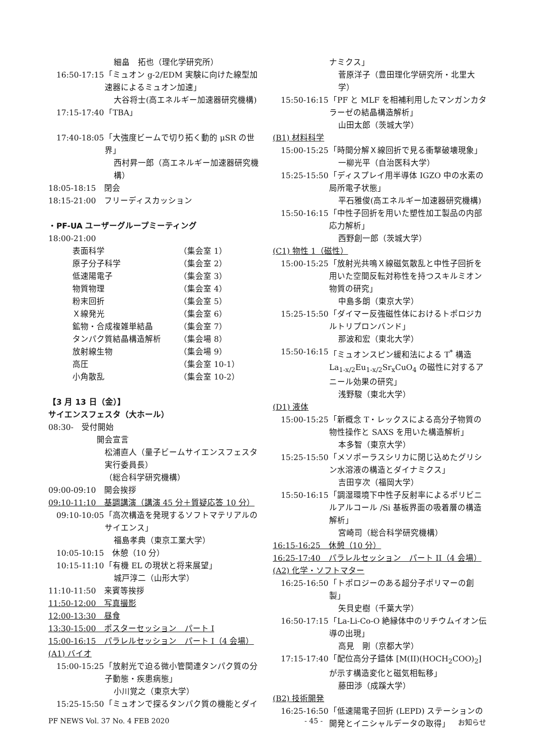細畠　拓也（理化学研究所）
16:50-17:15 「ミュオン g-2/EDM 実験に向けた線型加速器によるミュオン加速」
大谷将士(高エネルギー加速器研究機構)
17:15-17:40 「TBA」
17:40-18:05 「大強度ビームで切り拓く動的 μSR の世界」
西村昇一郎（高エネルギー加速器研究機構）
18:05-18:15　閉会
18:15-21:00　フリーディスカッション
・PF-UA ユーザーグループミーティング
18:00-21:00
表面科学 （集会室 1）
原子分子科学 （集会室 2）
低速陽電子 （集会室 3）
物質物理 （集会室 4）
粉末回折 （集会室 5）
Ｘ線発光 （集会室 6）
鉱物・合成複雑単結晶 （集会室 7）
タンパク質結晶構造解析 （集会場 8）
放射線生物 （集会場 9）
高圧 （集会室 10-1）
小角散乱 （集会室 10-2）
【3 月 13 日（金）】
サイエンスフェスタ（大ホール）
08:30-　受付開始
開会宣言
松浦直人（量子ビームサイエンスフェスタ実行委員長）
（総合科学研究機構）
09:00-09:10　開会挨拶
09:10-11:10　基調講演（講演 45 分＋質疑応答 10 分）
09:10-10:05 「高次構造を発現するソフトマテリアルのサイエンス」
福島孝典（東京工業大学）
10:05-10:15　休憩（10 分）
10:15-11:10 「有機 EL の現状と将来展望」
城戸淳二（山形大学）
11:10-11:50　来賓等挨拶
11:50-12:00　写真撮影
12:00-13:30　昼食
13:30-15:00　ポスターセッション　パート I
15:00-16:15　パラレルセッション　パート I（4 会場）
(A1) バイオ
15:00-15:25 「放射光で迫る微小管関連タンパク質の分子動態・疾患病態」
小川覚之（東京大学）
15:25-15:50 「ミュオンで探るタンパク質の機能とダイ
ナミクス」
菅原洋子（豊田理化学研究所・北里大学）
15:50-16:15 「PF と MLF を相補利用したマンガンカタラーゼの結晶構造解析」
山田太郎（茨城大学）
(B1) 材料科学
15:00-15:25 「時間分解Ｘ線回折で見る衝撃破壊現象」
一柳光平（自治医科大学）
15:25-15:50 「ディスプレイ用半導体 IGZO 中の水素の局所電子状態」
平石雅俊(高エネルギー加速器研究機構)
15:50-16:15 「中性子回折を用いた塑性加工製品の内部応力解析」
西野創一郎（茨城大学）
(C1) 物性 1（磁性）
15:00-15:25 「放射光共鳴Ｘ線磁気散乱と中性子回折を用いた空間反転対称性を持つスキルミオン物質の研究」
中島多朗（東京大学）
15:25-15:50 「ダイマー反強磁性体におけるトポロジカルトリプロンバンド」
那波和宏（東北大学）
15:50-16:15 「ミュオンスピン緩和法による T<sup>*</sup> 構造 La<sub>1-x/2</sub>Eu<sub>1-x/2</sub>Sr<sub>x</sub>CuO<sub>4</sub> の磁性に対するアニール効果の研究」
浅野駿（東北大学）
(D1) 液体
15:00-15:25 「新概念 T・レックスによる高分子物質の物性操作と SAXS を用いた構造解析」
本多智（東京大学）
15:25-15:50 「メソポーラスシリカに閉じ込めたグリシン水溶液の構造とダイナミクス」
吉田亨次（福岡大学）
15:50-16:15 「調湿環境下中性子反射率によるポリビニルアルコール /Si 基板界面の吸着層の構造解析」
宮崎司（総合科学研究機構）
16:15-16:25　休憩（10 分）
16:25-17:40　パラレルセッション　パート II（4 会場）
(A2) 化学・ソフトマター
16:25-16:50 「トポロジーのある超分子ポリマーの創製」
矢貝史樹（千葉大学）
16:50-17:15 「La-Li-Co-O 絶縁体中のリチウムイオン伝導の出現」
高見　剛（京都大学）
17:15-17:40 「配位高分子錯体 [M(II)(HOCH<sub>2</sub>COO)<sub>2</sub>] が示す構造変化と磁気相転移」
藤田渉（成蹊大学）
(B2) 技術開発
16:25-16:50 「低速陽電子回折 (LEPD) ステーションの開発とイニシャルデータの取得」
PF NEWS Vol. 37 No. 4 FEB 2020 - 45 - お知らせ